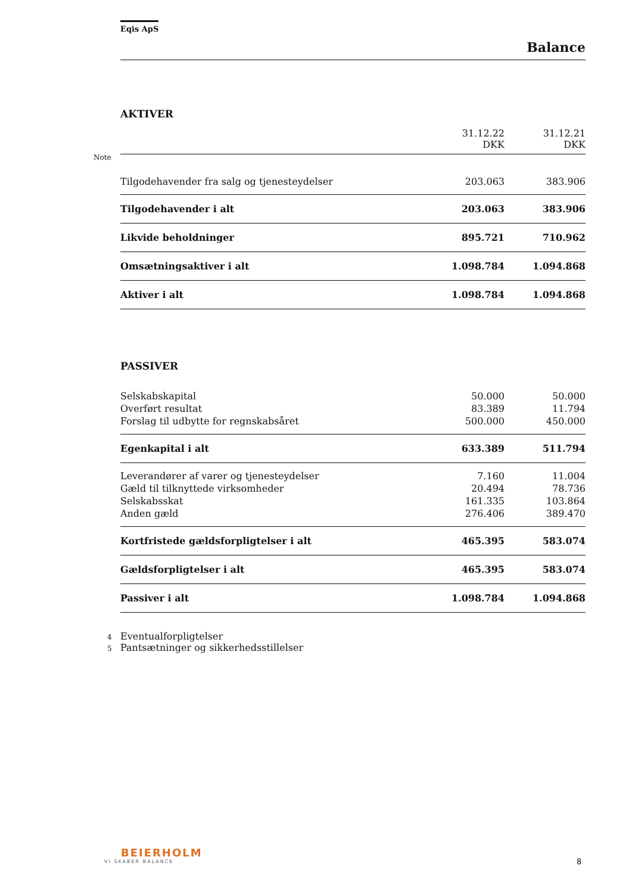Eqis ApS
Balance
AKTIVER
| Note | 31.12.22 DKK | 31.12.21 DKK |
| --- | --- | --- |
| Tilgodehavender fra salg og tjenesteydelser | 203.063 | 383.906 |
| Tilgodehavender i alt | 203.063 | 383.906 |
| Likvide beholdninger | 895.721 | 710.962 |
| Omsætningsaktiver i alt | 1.098.784 | 1.094.868 |
| Aktiver i alt | 1.098.784 | 1.094.868 |
PASSIVER
| Selskabskapital | 50.000 | 50.000 |
| Overført resultat | 83.389 | 11.794 |
| Forslag til udbytte for regnskabsåret | 500.000 | 450.000 |
| Egenkapital i alt | 633.389 | 511.794 |
| Leverandører af varer og tjenesteydelser | 7.160 | 11.004 |
| Gæld til tilknyttede virksomheder | 20.494 | 78.736 |
| Selskabsskat | 161.335 | 103.864 |
| Anden gæld | 276.406 | 389.470 |
| Kortfristede gældsforpligtelser i alt | 465.395 | 583.074 |
| Gældsforpligtelser i alt | 465.395 | 583.074 |
| Passiver i alt | 1.098.784 | 1.094.868 |
4 Eventualforpligtelser
5 Pantsætninger og sikkerhedsstillelser
BEIERHOLM
VI SKABER BALANCE
8